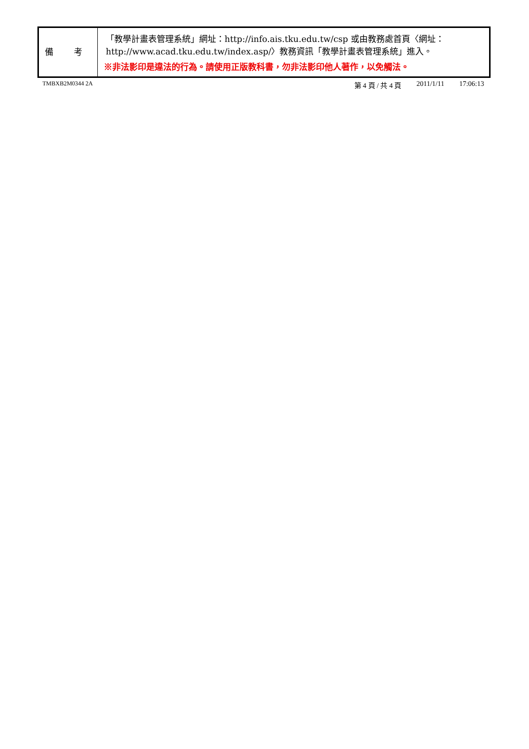| 備 考 | 「教學計畫表管理系統」網址： http://info.ais.tku.edu.tw/csp 或由教務處首頁〈網址： http://www.acad.tku.edu.tw/index.asp/ 〉教務資訊「教學計畫表管理系統」進入。 ※非法影印是違法的行為。請使用正版教科書，勿非法影印他人著作，以免觸法。 |
TMBXB2M0344 2A 第 4 頁 / 共 4 頁 2011/1/11 17:06:13